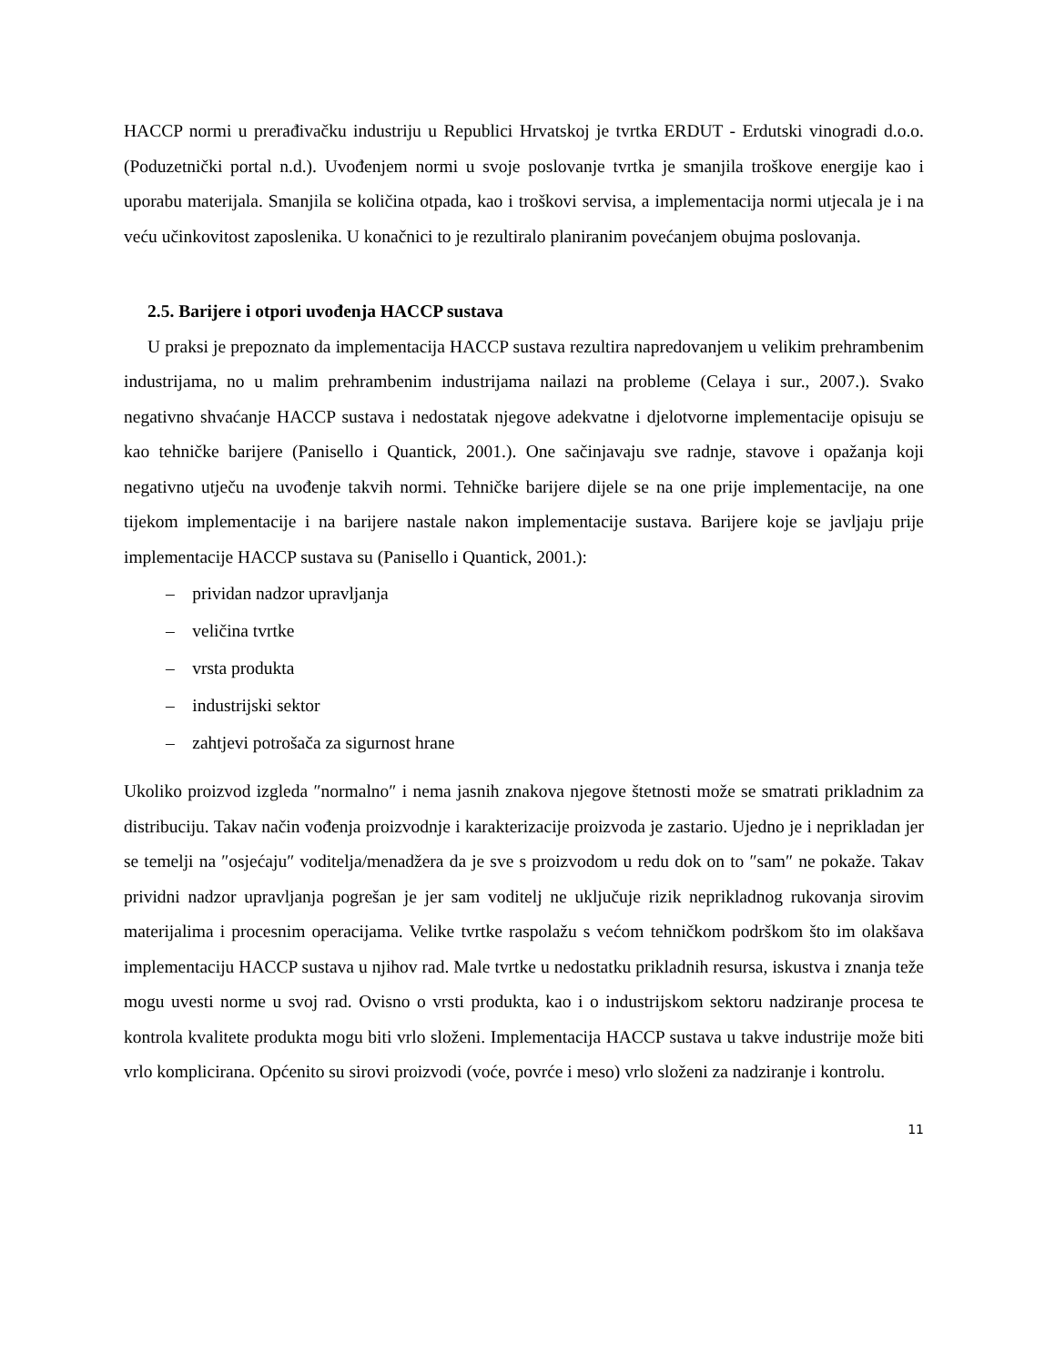HACCP normi u prerađivačku industriju u Republici Hrvatskoj je tvrtka ERDUT - Erdutski vinogradi d.o.o. (Poduzetnički portal n.d.). Uvođenjem normi u svoje poslovanje tvrtka je smanjila troškove energije kao i uporabu materijala. Smanjila se količina otpada, kao i troškovi servisa, a implementacija normi utjecala je i na veću učinkovitost zaposlenika. U konačnici to je rezultiralo planiranim povećanjem obujma poslovanja.
2.5. Barijere i otpori uvođenja HACCP sustava
U praksi je prepoznato da implementacija HACCP sustava rezultira napredovanjem u velikim prehrambenim industrijama, no u malim prehrambenim industrijama nailazi na probleme (Celaya i sur., 2007.). Svako negativno shvaćanje HACCP sustava i nedostatak njegove adekvatne i djelotvorne implementacije opisuju se kao tehničke barijere (Panisello i Quantick, 2001.). One sačinjavaju sve radnje, stavove i opažanja koji negativno utječu na uvođenje takvih normi. Tehničke barijere dijele se na one prije implementacije, na one tijekom implementacije i na barijere nastale nakon implementacije sustava. Barijere koje se javljaju prije implementacije HACCP sustava su (Panisello i Quantick, 2001.):
– prividan nadzor upravljanja
– veličina tvrtke
– vrsta produkta
– industrijski sektor
– zahtjevi potrošača za sigurnost hrane
Ukoliko proizvod izgleda ″normalno″ i nema jasnih znakova njegove štetnosti može se smatrati prikladnim za distribuciju. Takav način vođenja proizvodnje i karakterizacije proizvoda je zastario. Ujedno je i neprikladan jer se temelji na ″osjećaju″ voditelja/menadžera da je sve s proizvodom u redu dok on to ″sam″ ne pokaže. Takav prividni nadzor upravljanja pogrešan je jer sam voditelj ne uključuje rizik neprikladnog rukovanja sirovim materijalima i procesnim operacijama. Velike tvrtke raspolažu s većom tehničkom podrškom što im olakšava implementaciju HACCP sustava u njihov rad. Male tvrtke u nedostatku prikladnih resursa, iskustva i znanja teže mogu uvesti norme u svoj rad. Ovisno o vrsti produkta, kao i o industrijskom sektoru nadziranje procesa te kontrola kvalitete produkta mogu biti vrlo složeni. Implementacija HACCP sustava u takve industrije može biti vrlo komplicirana. Općenito su sirovi proizvodi (voće, povrće i meso) vrlo složeni za nadziranje i kontrolu.
11